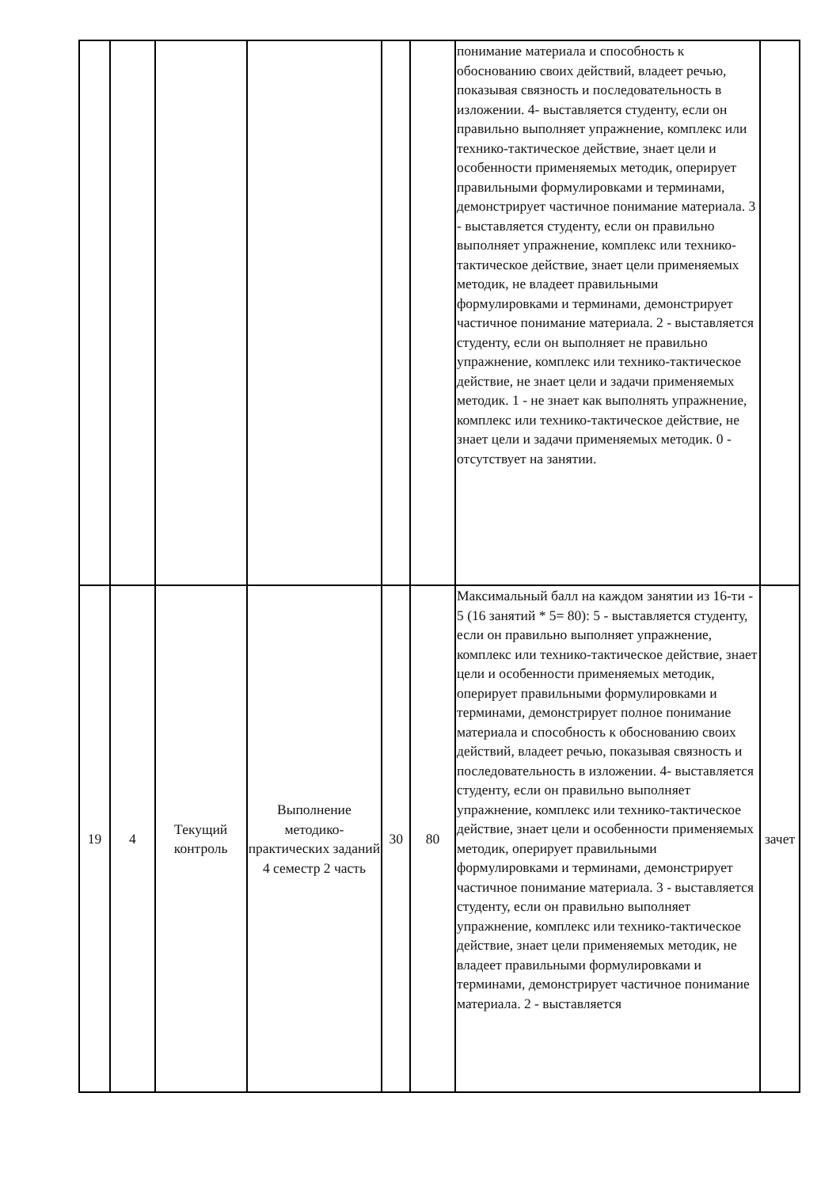| | | | | | | понимание материала и способность к обоснованию своих действий, владеет речью, показывая связность и последовательность в изложении. 4- выставляется студенту, если он правильно выполняет упражнение, комплекс или технико-тактическое действие, знает цели и особенности применяемых методик, оперирует правильными формулировками и терминами, демонстрирует частичное понимание материала. 3 - выставляется студенту, если он правильно выполняет упражнение, комплекс или технико-тактическое действие, знает цели применяемых методик, не владеет правильными формулировками и терминами, демонстрирует частичное понимание материала. 2 - выставляется студенту, если он выполняет не правильно упражнение, комплекс или технико-тактическое действие, не знает цели и задачи применяемых методик. 1 - не знает как выполнять упражнение, комплекс или технико-тактическое действие, не знает цели и задачи применяемых методик. 0 - отсутствует на занятии. | |
| 19 | 4 | Текущий контроль | Выполнение методико-практических заданий 4 семестр 2 часть | 30 | 80 | Максимальный балл на каждом занятии из 16-ти - 5 (16 занятий * 5= 80): 5 - выставляется студенту, если он правильно выполняет упражнение, комплекс или технико-тактическое действие, знает цели и особенности применяемых методик, оперирует правильными формулировками и терминами, демонстрирует полное понимание материала и способность к обоснованию своих действий, владеет речью, показывая связность и последовательность в изложении. 4- выставляется студенту, если он правильно выполняет упражнение, комплекс или технико-тактическое действие, знает цели и особенности применяемых методик, оперирует правильными формулировками и терминами, демонстрирует частичное понимание материала. 3 - выставляется студенту, если он правильно выполняет упражнение, комплекс или технико-тактическое действие, знает цели применяемых методик, не владеет правильными формулировками и терминами, демонстрирует частичное понимание материала. 2 - выставляется | зачет |